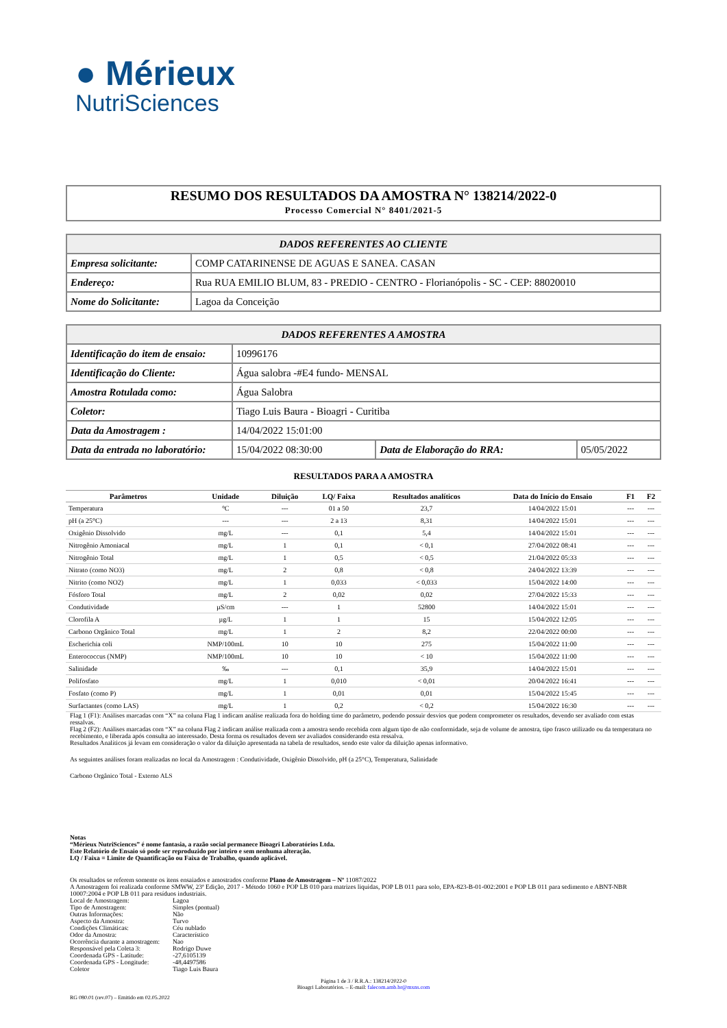● Mérieux
NutriSciences
RESUMO DOS RESULTADOS DA AMOSTRA N° 138214/2022-0
Processo Comercial N° 8401/2021-5
| DADOS REFERENTES AO CLIENTE | |
| --- | --- |
| Empresa solicitante: | COMP CATARINENSE DE AGUAS E SANEA. CASAN |
| Endereço: | Rua RUA EMILIO BLUM, 83 - PREDIO - CENTRO - Florianópolis - SC - CEP: 88020010 |
| Nome do Solicitante: | Lagoa da Conceição |
| DADOS REFERENTES A AMOSTRA | | | |
| --- | --- | --- | --- |
| Identificação do item de ensaio: | 10996176 | | |
| Identificação do Cliente: | Água salobra -#E4 fundo- MENSAL | | |
| Amostra Rotulada como: | Água Salobra | | |
| Coletor: | Tiago Luis Baura - Bioagri - Curitiba | | |
| Data da Amostragem : | 14/04/2022 15:01:00 | | |
| Data da entrada no laboratório: | 15/04/2022 08:30:00 | Data de Elaboração do RRA: | 05/05/2022 |
RESULTADOS PARA A AMOSTRA
| Parâmetros | Unidade | Diluição | LQ/ Faixa | Resultados analíticos | Data do Início do Ensaio | F1 | F2 |
| --- | --- | --- | --- | --- | --- | --- | --- |
| Temperatura | °C | --- | 01 a 50 | 23,7 | 14/04/2022 15:01 | --- | --- |
| pH (a 25°C) | --- | --- | 2 a 13 | 8,31 | 14/04/2022 15:01 | --- | --- |
| Oxigênio Dissolvido | mg/L | --- | 0,1 | 5,4 | 14/04/2022 15:01 | --- | --- |
| Nitrogênio Amoniacal | mg/L | 1 | 0,1 | < 0,1 | 27/04/2022 08:41 | --- | --- |
| Nitrogênio Total | mg/L | 1 | 0,5 | < 0,5 | 21/04/2022 05:33 | --- | --- |
| Nitrato (como NO3) | mg/L | 2 | 0,8 | < 0,8 | 24/04/2022 13:39 | --- | --- |
| Nitrito (como NO2) | mg/L | 1 | 0,033 | < 0,033 | 15/04/2022 14:00 | --- | --- |
| Fósforo Total | mg/L | 2 | 0,02 | 0,02 | 27/04/2022 15:33 | --- | --- |
| Condutividade | µS/cm | --- | 1 | 52800 | 14/04/2022 15:01 | --- | --- |
| Clorofila A | µg/L | 1 | 1 | 15 | 15/04/2022 12:05 | --- | --- |
| Carbono Orgânico Total | mg/L | 1 | 2 | 8,2 | 22/04/2022 00:00 | --- | --- |
| Escherichia coli | NMP/100mL | 10 | 10 | 275 | 15/04/2022 11:00 | --- | --- |
| Enterococcus (NMP) | NMP/100mL | 10 | 10 | < 10 | 15/04/2022 11:00 | --- | --- |
| Salinidade | ‰ | --- | 0,1 | 35,9 | 14/04/2022 15:01 | --- | --- |
| Polifosfato | mg/L | 1 | 0,010 | < 0,01 | 20/04/2022 16:41 | --- | --- |
| Fosfato (como P) | mg/L | 1 | 0,01 | 0,01 | 15/04/2022 15:45 | --- | --- |
| Surfactantes (como LAS) | mg/L | 1 | 0,2 | < 0,2 | 15/04/2022 16:30 | --- | --- |
Flag 1 (F1): Análises marcadas com “X” na coluna Flag 1 indicam análise realizada fora do holding time do parâmetro, podendo possuir desvios que podem comprometer os resultados, devendo ser avaliado com estas ressalvas.
Flag 2 (F2): Análises marcadas com “X” na coluna Flag 2 indicam análise realizada com a amostra sendo recebida com algum tipo de não conformidade, seja de volume de amostra, tipo frasco utilizado ou da temperatura no recebimento, e liberada após consulta ao interessado. Desta forma os resultados devem ser avaliados considerando esta ressalva.
Resultados Analíticos já levam em consideração o valor da diluição apresentada na tabela de resultados, sendo este valor da diluição apenas informativo.
As seguintes análises foram realizadas no local da Amostragem : Condutividade, Oxigênio Dissolvido, pH (a 25°C), Temperatura, Salinidade
Carbono Orgânico Total - Externo ALS
Notas
“Mérieux NutriSciences” é nome fantasia, a razão social permanece Bioagri Laboratórios Ltda.
Este Relatório de Ensaio só pode ser reproduzido por inteiro e sem nenhuma alteração.
LQ / Faixa = Limite de Quantificação ou Faixa de Trabalho, quando aplicável.
Os resultados se referem somente os itens ensaiados e amostrados conforme Plano de Amostragem – Nº 11087/2022
A Amostragem foi realizada conforme SMWW, 23ª Edição, 2017 - Método 1060 e POP LB 010 para matrizes liquidas, POP LB 011 para solo, EPA-823-B-01-002:2001 e POP LB 011 para sedimento e ABNT-NBR 10007:2004 e POP LB 011 para resíduos industriais.
Local de Amostragem: Lagoa Tipo de Amostragem: Simples (pontual) Outras Informações: Não Aspecto da Amostra: Turvo Condições Climáticas: Céu nublado Odor da Amostra: Característico Ocorrência durante a amostragem: Nao Responsável pela Coleta 3: Rodrigo Duwe Coordenada GPS - Latitude: -27,6105139 Coordenada GPS - Longitude: -48,4497586 Coletor Tiago Luis Baura
Página 1 de 3 / R.R.A.: 138214/2022-0
Bioagri Laboratórios. – E-mail: falecom.amb.br@mxns.com
RG 080.01 (rev.07) – Emitido em 02.05.2022